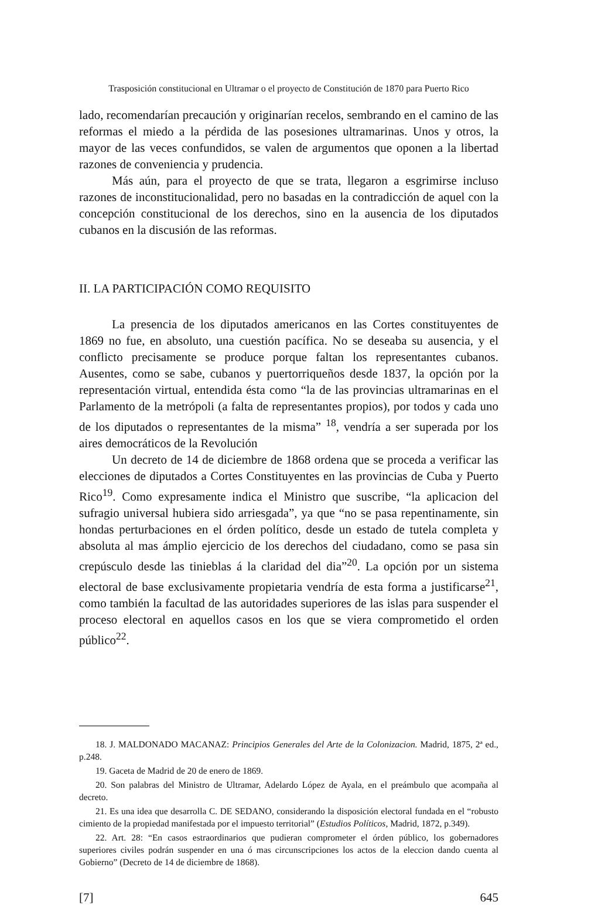Trasposición constitucional en Ultramar o el proyecto de Constitución de 1870 para Puerto Rico
lado, recomendarían precaución y originarían recelos, sembrando en el camino de las reformas el miedo a la pérdida de las posesiones ultramarinas. Unos y otros, la mayor de las veces confundidos, se valen de argumentos que oponen a la libertad razones de conveniencia y prudencia.
Más aún, para el proyecto de que se trata, llegaron a esgrimirse incluso razones de inconstitucionalidad, pero no basadas en la contradicción de aquel con la concepción constitucional de los derechos, sino en la ausencia de los diputados cubanos en la discusión de las reformas.
II. LA PARTICIPACIÓN COMO REQUISITO
La presencia de los diputados americanos en las Cortes constituyentes de 1869 no fue, en absoluto, una cuestión pacífica. No se deseaba su ausencia, y el conflicto precisamente se produce porque faltan los representantes cubanos. Ausentes, como se sabe, cubanos y puertorriqueños desde 1837, la opción por la representación virtual, entendida ésta como “la de las provincias ultramarinas en el Parlamento de la metrópoli (a falta de representantes propios), por todos y cada uno de los diputados o representantes de la misma” <sup>18</sup>, vendría a ser superada por los aires democráticos de la Revolución
Un decreto de 14 de diciembre de 1868 ordena que se proceda a verificar las elecciones de diputados a Cortes Constituyentes en las provincias de Cuba y Puerto Rico<sup>19</sup>. Como expresamente indica el Ministro que suscribe, “la aplicacion del sufragio universal hubiera sido arriesgada”, ya que “no se pasa repentinamente, sin hondas perturbaciones en el órden político, desde un estado de tutela completa y absoluta al mas ámplio ejercicio de los derechos del ciudadano, como se pasa sin crepúsculo desde las tinieblas á la claridad del dia”<sup>20</sup>. La opción por un sistema electoral de base exclusivamente propietaria vendría de esta forma a justificarse<sup>21</sup>, como también la facultad de las autoridades superiores de las islas para suspender el proceso electoral en aquellos casos en los que se viera comprometido el orden público<sup>22</sup>.
18. J. MALDONADO MACANAZ: Principios Generales del Arte de la Colonizacion. Madrid, 1875, 2ª ed., p.248.
19. Gaceta de Madrid de 20 de enero de 1869.
20. Son palabras del Ministro de Ultramar, Adelardo López de Ayala, en el preámbulo que acompaña al decreto.
21. Es una idea que desarrolla C. DE SEDANO, considerando la disposición electoral fundada en el “robusto cimiento de la propiedad manifestada por el impuesto territorial” (Estudios Políticos, Madrid, 1872, p.349).
22. Art. 28: “En casos estraordinarios que pudieran comprometer el órden público, los gobernadores superiores civiles podrán suspender en una ó mas circunscripciones los actos de la eleccion dando cuenta al Gobierno” (Decreto de 14 de diciembre de 1868).
[7] 645